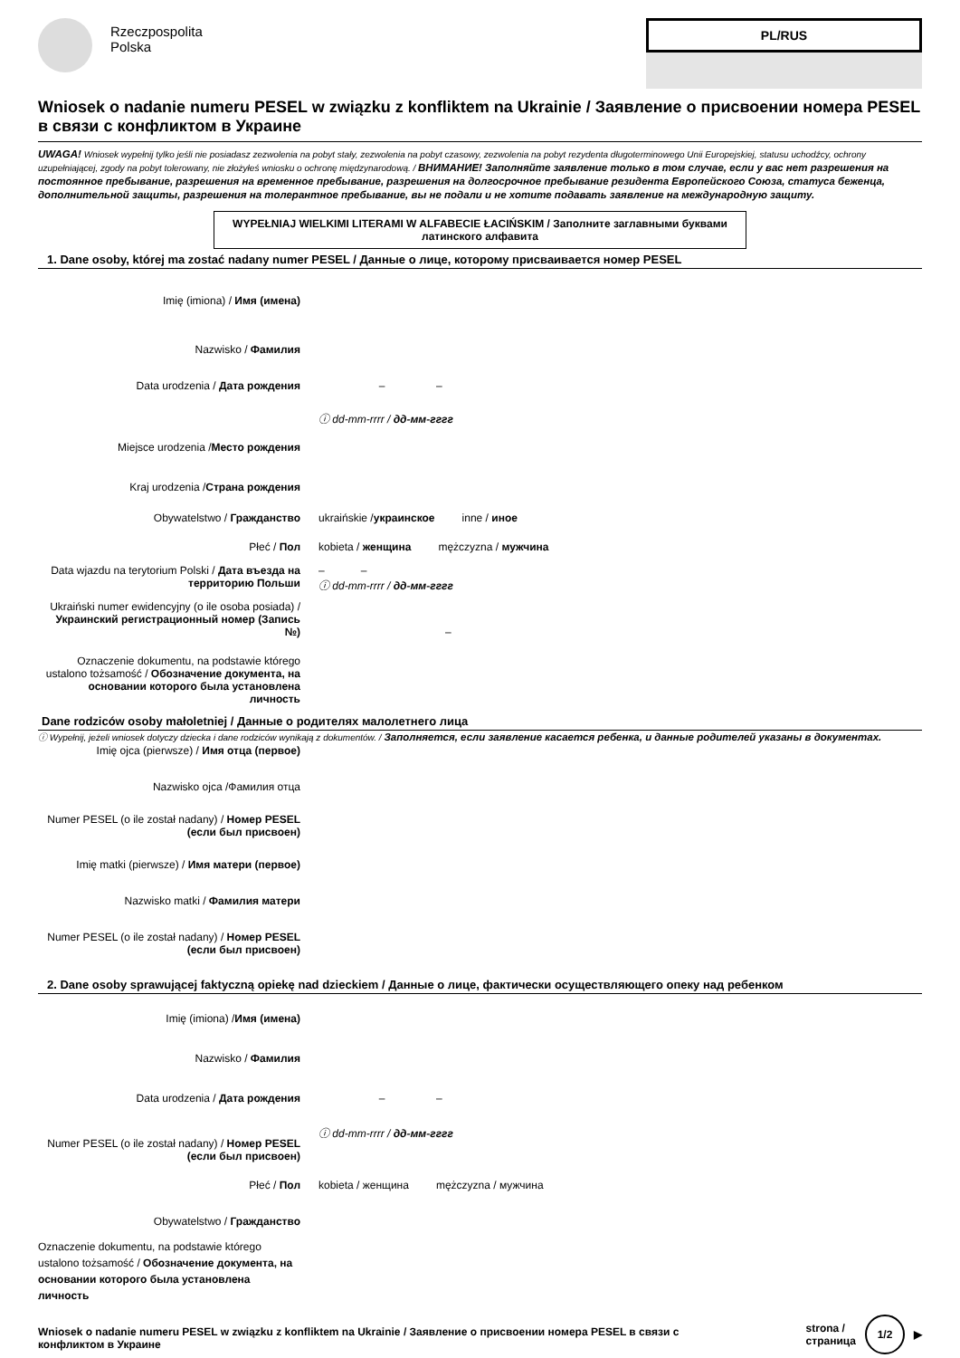Rzeczpospolita
Polska
PL/RUS
Wniosek o nadanie numeru PESEL w związku z konfliktem na Ukrainie / Заявление о присвоении номера PESEL в связи с конфликтом в Украине
UWAGA! Wniosek wypełnij tylko jeśli nie posiadasz zezwolenia na pobyt stały, zezwolenia na pobyt czasowy, zezwolenia na pobyt rezydenta długoterminowego Unii Europejskiej, statusu uchodźcy, ochrony uzupełniającej, zgody na pobyt tolerowany, nie złożyłeś wniosku o ochronę międzynarodową. / ВНИМАНИЕ! Заполняйте заявление только в том случае, если у вас нет разрешения на постоянное пребывание, разрешения на временное пребывание, разрешения на долгосрочное пребывание резидента Европейского Союза, статуса беженца, дополнительной защиты, разрешения на толерантное пребывание, вы не подали и не хотите подавать заявление на международную защиту.
WYPEŁNIAJ WIELKIMI LITERAMI W ALFABECIE ŁACIŃSKIM / Заполните заглавными буквами латинского алфавита
1. Dane osoby, której ma zostać nadany numer PESEL / Данные о лице, которому присваивается номер PESEL
Imię (imiona) / Имя (имена)
Nazwisko / Фамилия
Data urodzenia / Дата рождения – –
ⓘ dd-mm-rrrr / дд-мм-гггг
Miejsce urodzenia /Место рождения
Kraj urodzenia /Страна рождения
Obywatelstwo / Гражданство ukraińskie /украинское inne / иное
Płeć / Пол kobieta / женщина mężczyzna / мужчина
Data wjazdu na terytorium Polski / Дата въезда на территорию Польши
– –
ⓘ dd-mm-rrrr / дд-мм-гггг
Ukraiński numer ewidencyjny (o ile osoba posiada) / Украинский регистрационный номер (Запись №)
–
Oznaczenie dokumentu, na podstawie którego ustalono tożsamość / Обозначение документа, на основании которого была установлена личность
Dane rodziców osoby małoletniej / Данные о родителях малолетнего лица
ⓘ Wypełnij, jeżeli wniosek dotyczy dziecka i dane rodziców wynikają z dokumentów. / Заполняется, если заявление касается ребенка, и данные родителей указаны в документах.
Imię ojca (pierwsze) / Имя отца (первое)
Nazwisko ojca /Фамилия отца
Numer PESEL (o ile został nadany) / Номер PESEL (если был присвоен)
Imię matki (pierwsze) / Имя матери (первое)
Nazwisko matki / Фамилия матери
Numer PESEL (o ile został nadany) / Номер PESEL (если был присвоен)
2. Dane osoby sprawującej faktyczną opiekę nad dzieckiem / Данные о лице, фактически осуществляющего опеку над ребенком
Imię (imiona) /Имя (имена)
Nazwisko / Фамилия
Data urodzenia / Дата рождения – –
Numer PESEL (o ile został nadany) / Номер PESEL (если был присвоен)
ⓘ dd-mm-rrrr / дд-мм-гггг
Płeć / Пол kobieta / женщина mężczyzna / мужчина
Obywatelstwo / Гражданство
Oznaczenie dokumentu, na podstawie którego ustalono tożsamość / Обозначение документа, на основании которого была установлена личность
Wniosek o nadanie numeru PESEL w związku z konfliktem na Ukrainie / Заявление о присвоении номера PESEL в связи с конфликтом в Украине
strona /
страница 1/2 ▶